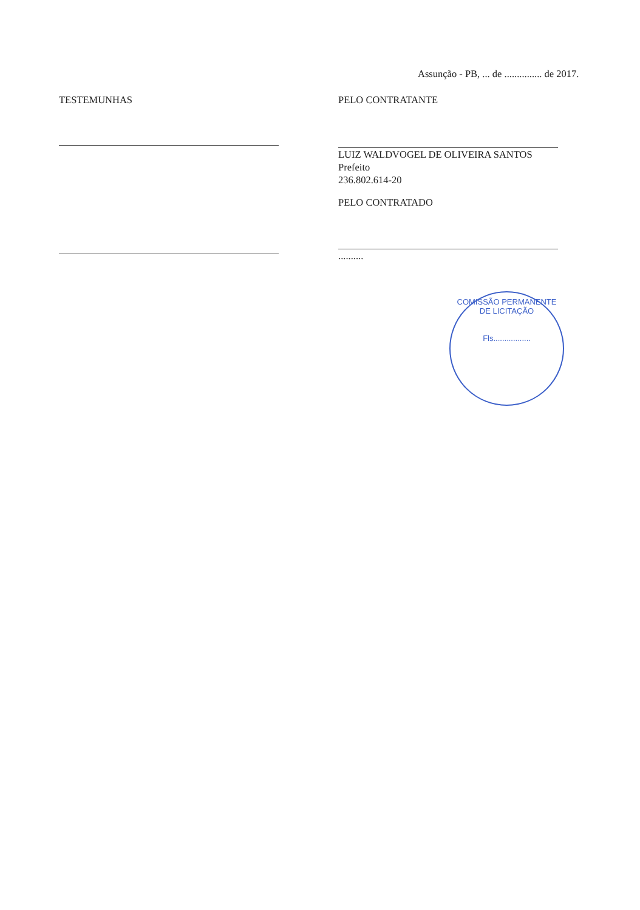Assunção - PB, ... de ............... de 2017.
TESTEMUNHAS PELO CONTRATANTE
LUIZ WALDVOGEL DE OLIVEIRA SANTOS
Prefeito
236.802.614-20
PELO CONTRATADO
..........
COMISSÃO PERMANENTE DE LICITAÇÃO
Fls.................